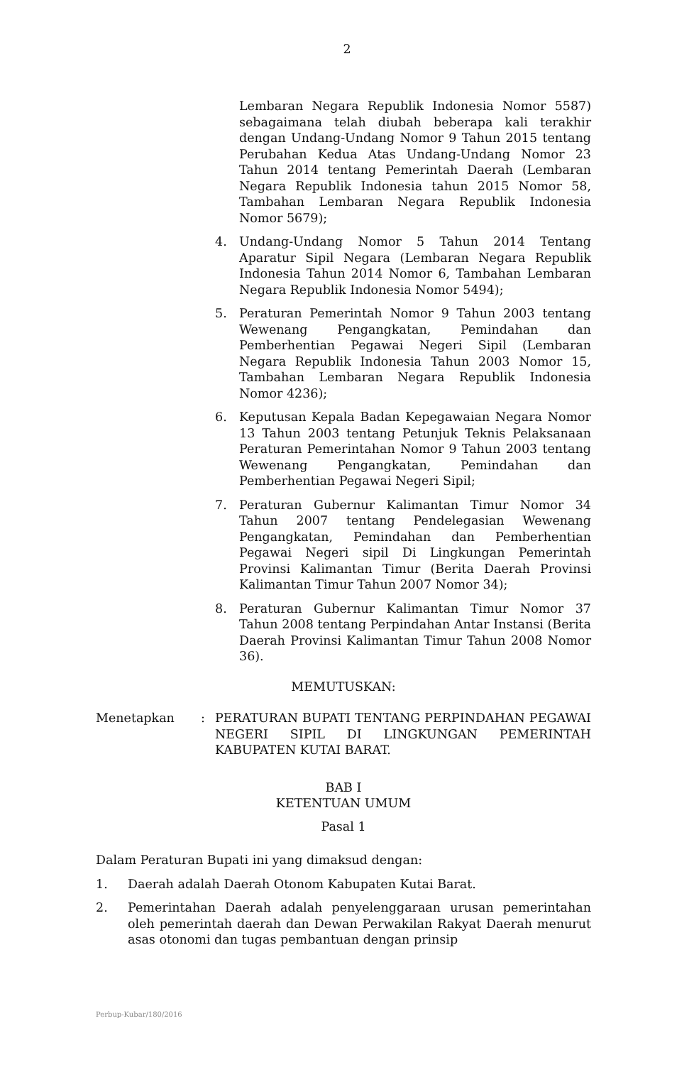2
Lembaran Negara Republik Indonesia Nomor 5587) sebagaimana telah diubah beberapa kali terakhir dengan Undang-Undang Nomor 9 Tahun 2015 tentang Perubahan Kedua Atas Undang-Undang Nomor 23 Tahun 2014 tentang Pemerintah Daerah (Lembaran Negara Republik Indonesia tahun 2015 Nomor 58, Tambahan Lembaran Negara Republik Indonesia Nomor 5679);
4. Undang-Undang Nomor 5 Tahun 2014 Tentang Aparatur Sipil Negara (Lembaran Negara Republik Indonesia Tahun 2014 Nomor 6, Tambahan Lembaran Negara Republik Indonesia Nomor 5494);
5. Peraturan Pemerintah Nomor 9 Tahun 2003 tentang Wewenang Pengangkatan, Pemindahan dan Pemberhentian Pegawai Negeri Sipil (Lembaran Negara Republik Indonesia Tahun 2003 Nomor 15, Tambahan Lembaran Negara Republik Indonesia Nomor 4236);
6. Keputusan Kepala Badan Kepegawaian Negara Nomor 13 Tahun 2003 tentang Petunjuk Teknis Pelaksanaan Peraturan Pemerintahan Nomor 9 Tahun 2003 tentang Wewenang Pengangkatan, Pemindahan dan Pemberhentian Pegawai Negeri Sipil;
7. Peraturan Gubernur Kalimantan Timur Nomor 34 Tahun 2007 tentang Pendelegasian Wewenang Pengangkatan, Pemindahan dan Pemberhentian Pegawai Negeri sipil Di Lingkungan Pemerintah Provinsi Kalimantan Timur (Berita Daerah Provinsi Kalimantan Timur Tahun 2007 Nomor 34);
8. Peraturan Gubernur Kalimantan Timur Nomor 37 Tahun 2008 tentang Perpindahan Antar Instansi (Berita Daerah Provinsi Kalimantan Timur Tahun 2008 Nomor 36).
MEMUTUSKAN:
Menetapkan : PERATURAN BUPATI TENTANG PERPINDAHAN PEGAWAI NEGERI SIPIL DI LINGKUNGAN PEMERINTAH KABUPATEN KUTAI BARAT.
BAB I
KETENTUAN UMUM
Pasal 1
Dalam Peraturan Bupati ini yang dimaksud dengan:
1. Daerah adalah Daerah Otonom Kabupaten Kutai Barat.
2. Pemerintahan Daerah adalah penyelenggaraan urusan pemerintahan oleh pemerintah daerah dan Dewan Perwakilan Rakyat Daerah menurut asas otonomi dan tugas pembantuan dengan prinsip
Perbup-Kubar/180/2016